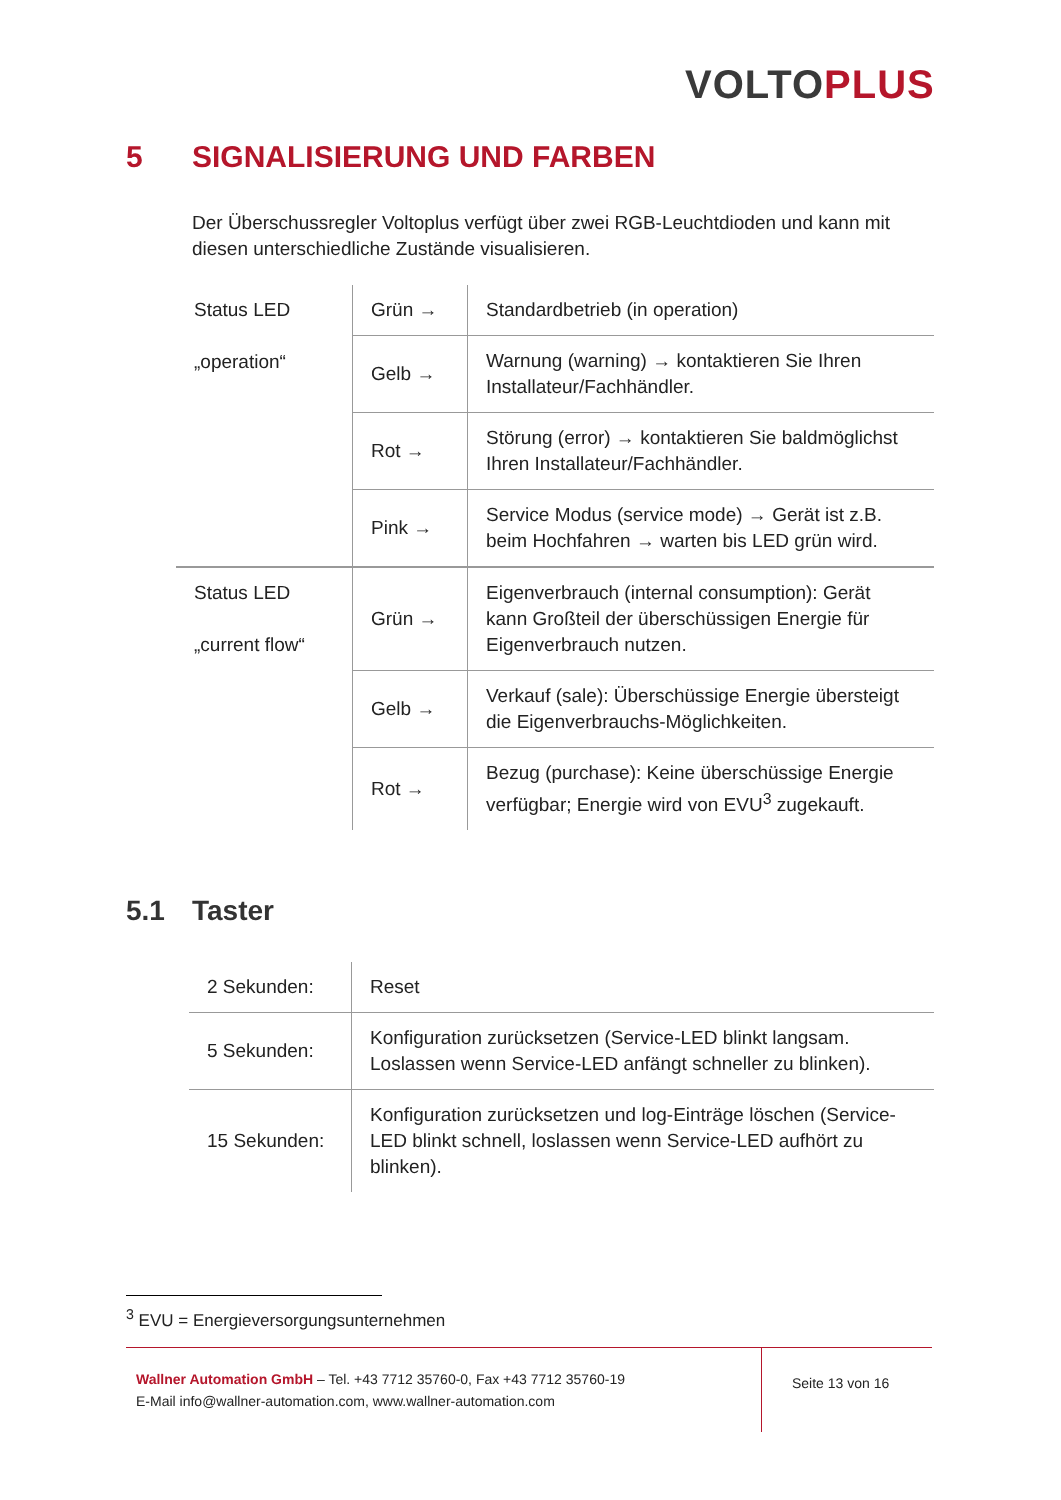VOLTOPLUS
5 SIGNALISIERUNG UND FARBEN
Der Überschussregler Voltoplus verfügt über zwei RGB-Leuchtdioden und kann mit diesen unterschiedliche Zustände visualisieren.
| Status LED „operation“ | Grün → | Standardbetrieb (in operation) |
| | Gelb → | Warnung (warning) → kontaktieren Sie Ihren Installateur/Fachhändler. |
| | Rot → | Störung (error) → kontaktieren Sie baldmöglichst Ihren Installateur/Fachhändler. |
| | Pink → | Service Modus (service mode) → Gerät ist z.B. beim Hochfahren → warten bis LED grün wird. |
| Status LED „current flow“ | Grün → | Eigenverbrauch (internal consumption): Gerät kann Großteil der überschüssigen Energie für Eigenverbrauch nutzen. |
| | Gelb → | Verkauf (sale): Überschüssige Energie übersteigt die Eigenverbrauchs-Möglichkeiten. |
| | Rot → | Bezug (purchase): Keine überschüssige Energie verfügbar; Energie wird von EVU<sup>3</sup> zugekauft. |
5.1 Taster
| 2 Sekunden: | Reset |
| 5 Sekunden: | Konfiguration zurücksetzen (Service-LED blinkt langsam. Loslassen wenn Service-LED anfängt schneller zu blinken). |
| 15 Sekunden: | Konfiguration zurücksetzen und log-Einträge löschen (Service-LED blinkt schnell, loslassen wenn Service-LED aufhört zu blinken). |
<sup>3</sup> EVU = Energieversorgungsunternehmen
Wallner Automation GmbH – Tel. +43 7712 35760-0, Fax +43 7712 35760-19
E-Mail info@wallner-automation.com, www.wallner-automation.com
Seite 13 von 16